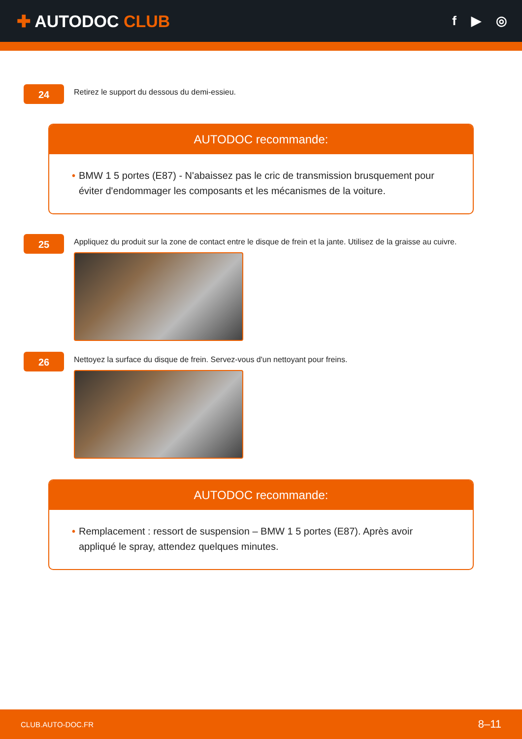✚ AUTODOC CLUB
f ▶ ◎
24
Retirez le support du dessous du demi-essieu.
AUTODOC recommande:
• BMW 1 5 portes (E87) - N'abaissez pas le cric de transmission brusquement pour éviter d'endommager les composants et les mécanismes de la voiture.
25
Appliquez du produit sur la zone de contact entre le disque de frein et la jante. Utilisez de la graisse au cuivre.
26
Nettoyez la surface du disque de frein. Servez-vous d'un nettoyant pour freins.
AUTODOC recommande:
• Remplacement : ressort de suspension – BMW 1 5 portes (E87). Après avoir appliqué le spray, attendez quelques minutes.
CLUB.AUTO-DOC.FR 8–11